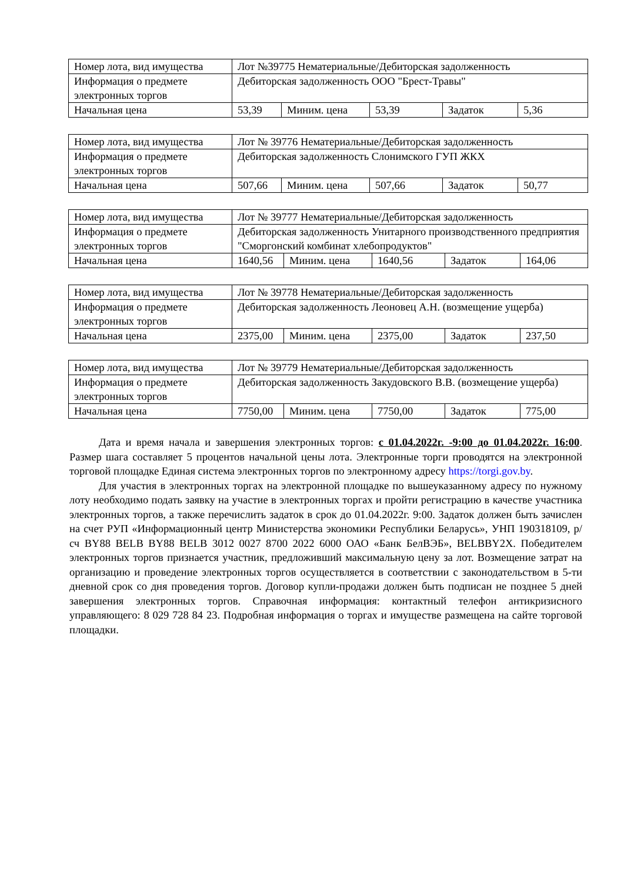| Номер лота, вид имущества | Лот №39775 Нематериальные/Дебиторская задолженность | | | | |
| Информация о предмете электронных торгов | Дебиторская задолженность ООО "Брест-Травы" | | | | |
| Начальная цена | 53,39 | Миним. цена | 53,39 | Задаток | 5,36 |
| Номер лота, вид имущества | Лот № 39776 Нематериальные/Дебиторская задолженность | | | | |
| Информация о предмете электронных торгов | Дебиторская задолженность Слонимского ГУП ЖКХ | | | | |
| Начальная цена | 507,66 | Миним. цена | 507,66 | Задаток | 50,77 |
| Номер лота, вид имущества | Лот № 39777 Нематериальные/Дебиторская задолженность | | | | |
| Информация о предмете электронных торгов | Дебиторская задолженность Унитарного производственного предприятия "Сморгонский комбинат хлебопродуктов" | | | | |
| Начальная цена | 1640,56 | Миним. цена | 1640,56 | Задаток | 164,06 |
| Номер лота, вид имущества | Лот № 39778 Нематериальные/Дебиторская задолженность | | | | |
| Информация о предмете электронных торгов | Дебиторская задолженность Леоновец А.Н. (возмещение ущерба) | | | | |
| Начальная цена | 2375,00 | Миним. цена | 2375,00 | Задаток | 237,50 |
| Номер лота, вид имущества | Лот № 39779 Нематериальные/Дебиторская задолженность | | | | |
| Информация о предмете электронных торгов | Дебиторская задолженность Закудовского В.В. (возмещение ущерба) | | | | |
| Начальная цена | 7750,00 | Миним. цена | 7750,00 | Задаток | 775,00 |
Дата и время начала и завершения электронных торгов: с 01.04.2022г. -9:00 до 01.04.2022г. 16:00. Размер шага составляет 5 процентов начальной цены лота. Электронные торги проводятся на электронной торговой площадке Единая система электронных торгов по электронному адресу https://torgi.gov.by.
Для участия в электронных торгах на электронной площадке по вышеуказанному адресу по нужному лоту необходимо подать заявку на участие в электронных торгах и пройти регистрацию в качестве участника электронных торгов, а также перечислить задаток в срок до 01.04.2022г. 9:00. Задаток должен быть зачислен на счет РУП «Информационный центр Министерства экономики Республики Беларусь», УНП 190318109, р/сч BY88 BELB BY88 BELB 3012 0027 8700 2022 6000 ОАО «Банк БелВЭБ», BELBBY2X. Победителем электронных торгов признается участник, предложивший максимальную цену за лот. Возмещение затрат на организацию и проведение электронных торгов осуществляется в соответствии с законодательством в 5-ти дневной срок со дня проведения торгов. Договор купли-продажи должен быть подписан не позднее 5 дней завершения электронных торгов. Справочная информация: контактный телефон антикризисного управляющего: 8 029 728 84 23. Подробная информация о торгах и имуществе размещена на сайте торговой площадки.